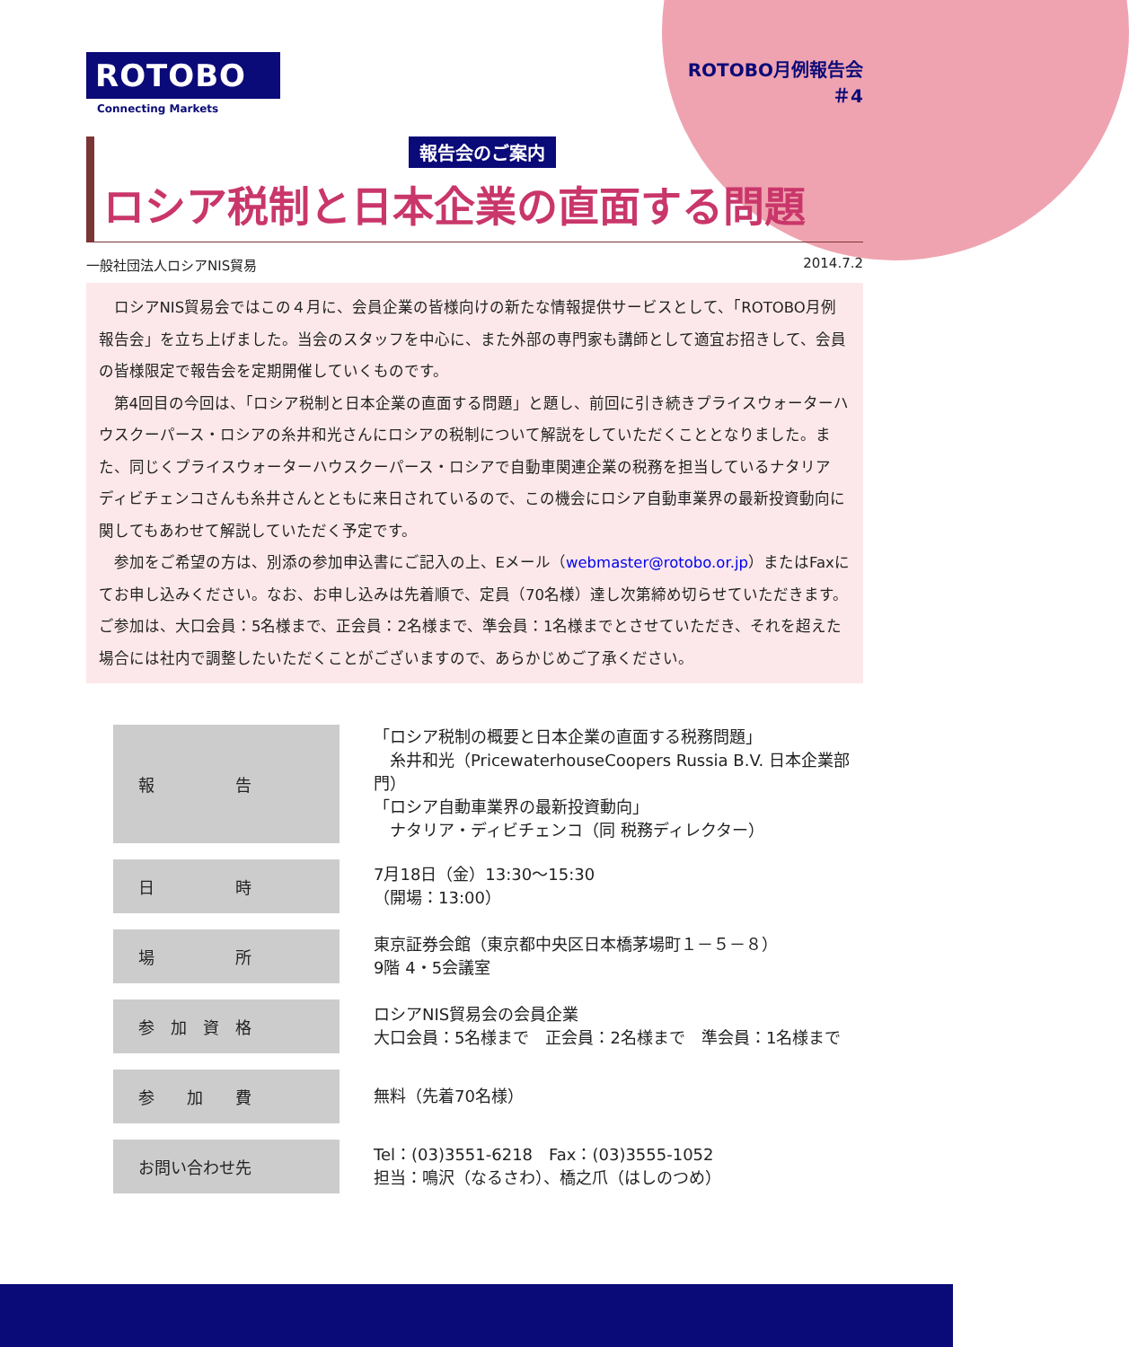ROTOBO
Connecting Markets
ROTOBO月例報告会
＃4
報告会のご案内
ロシア税制と日本企業の直面する問題
一般社団法人ロシアNIS貿易 2014.7.2
ロシアNIS貿易会ではこの４月に、会員企業の皆様向けの新たな情報提供サービスとして、「ROTOBO月例報告会」を立ち上げました。当会のスタッフを中心に、また外部の専門家も講師として適宜お招きして、会員の皆様限定で報告会を定期開催していくものです。
第4回目の今回は、「ロシア税制と日本企業の直面する問題」と題し、前回に引き続きプライスウォーターハウスクーパース・ロシアの糸井和光さんにロシアの税制について解説をしていただくこととなりました。また、同じくプライスウォーターハウスクーパース・ロシアで自動車関連企業の税務を担当しているナタリア ディビチェンコさんも糸井さんとともに来日されているので、この機会にロシア自動車業界の最新投資動向に関してもあわせて解説していただく予定です。
参加をご希望の方は、別添の参加申込書にご記入の上、Eメール（webmaster@rotobo.or.jp）またはFaxにてお申し込みください。なお、お申し込みは先着順で、定員（70名様）達し次第締め切らせていただきます。ご参加は、大口会員：5名様まで、正会員：2名様まで、準会員：1名様までとさせていただき、それを超えた場合には社内で調整したいただくことがございますので、あらかじめご了承ください。
| 報 告 | 「ロシア税制の概要と日本企業の直面する税務問題」 糸井和光（PricewaterhouseCoopers Russia B.V. 日本企業部門） 「ロシア自動車業界の最新投資動向」 ナタリア・ディビチェンコ（同 税務ディレクター） |
| 日 時 | 7月18日（金）13:30～15:30 （開場：13:00） |
| 場 所 | 東京証券会館（東京都中央区日本橋茅場町１－５－８） 9階 4・5会議室 |
| 参 加 資 格 | ロシアNIS貿易会の会員企業 大口会員：5名様まで 正会員：2名様まで 準会員：1名様まで |
| 参 加 費 | 無料（先着70名様） |
| お問い合わせ先 | Tel：(03)3551-6218 Fax：(03)3555-1052 担当：鳴沢（なるさわ）、橋之爪（はしのつめ） |